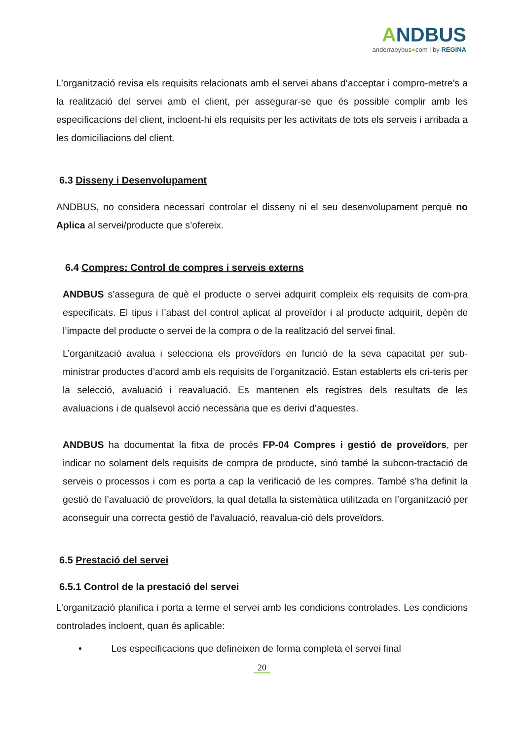ANDBUS
andorrabybus●com | by REGINA
L’organització revisa els requisits relacionats amb el servei abans d’acceptar i compro-metre’s a la realització del servei amb el client, per assegurar-se que és possible complir amb les especificacions del client, incloent-hi els requisits per les activitats de tots els serveis i arribada a les domiciliacions del client.
6.3 Disseny i Desenvolupament
ANDBUS , no considera necessari controlar el disseny ni el seu desenvolupament perquè no Aplica al servei/producte que s’ofereix.
6.4 Compres: Control de compres i serveis externs
ANDBUS s’assegura de què el producte o servei adquirit compleix els requisits de com-pra especificats. El tipus i l’abast del control aplicat al proveïdor i al producte adquirit, depèn de l’impacte del producte o servei de la compra o de la realització del servei final.
L’organització avalua i selecciona els proveïdors en funció de la seva capacitat per sub-ministrar productes d’acord amb els requisits de l’organització. Estan establerts els cri-teris per la selecció, avaluació i reavaluació. Es mantenen els registres dels resultats de les avaluacions i de qualsevol acció necessària que es derivi d’aquestes.
ANDBUS ha documentat la fitxa de procés FP-04 Compres i gestió de proveïdors, per indicar no solament dels requisits de compra de producte, sinó també la subcon-tractació de serveis o processos i com es porta a cap la verificació de les compres. També s’ha definit la gestió de l’avaluació de proveïdors, la qual detalla la sistemàtica utilitzada en l’organització per aconseguir una correcta gestió de l’avaluació, reavalua-ció dels proveïdors.
6.5 Prestació del servei
6.5.1 Control de la prestació del servei
L’organització planifica i porta a terme el servei amb les condicions controlades. Les condicions controlades incloent, quan és aplicable:
• Les especificacions que defineixen de forma completa el servei final
20